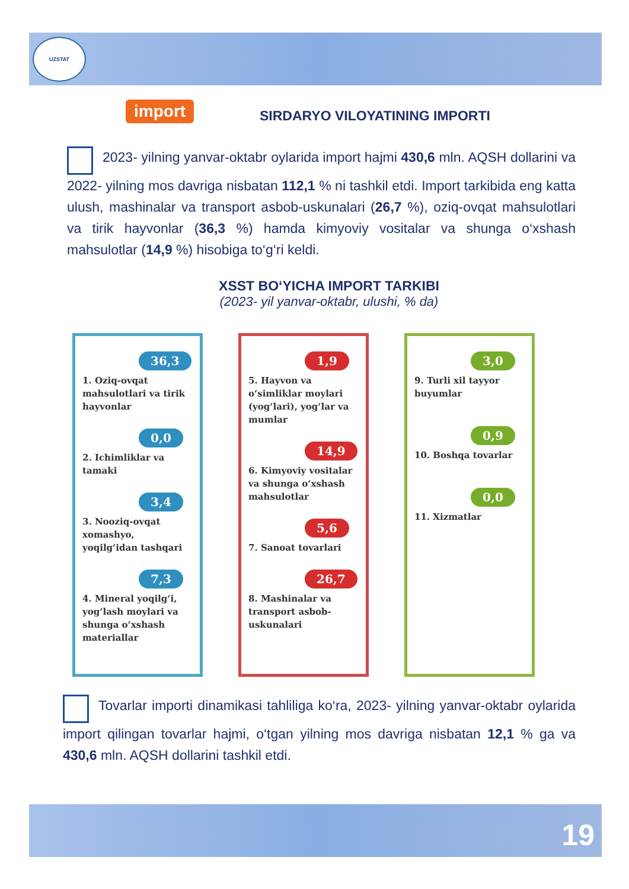UZSTAT
19
import
SIRDARYO VILOYATINING IMPORTI
2023- yilning yanvar-oktabr oylarida import hajmi 430,6 mln. AQSH dollarini va 2022- yilning mos davriga nisbatan 112,1 % ni tashkil etdi. Import tarkibida eng katta ulush, mashinalar va transport asbob-uskunalari (26,7 %), oziq-ovqat mahsulotlari va tirik hayvonlar (36,3 %) hamda kimyoviy vositalar va shunga o‘xshash mahsulotlar (14,9 %) hisobiga to‘g‘ri keldi.
XSST BO‘YICHA IMPORT TARKIBI
(2023- yil yanvar-oktabr, ulushi, % da)
36,3
1. Oziq-ovqat mahsulotlari va tirik hayvonlar
0,0
2. Ichimliklar va tamaki
3,4
3. Nooziq-ovqat xomashyo, yoqilg‘idan tashqari
7,3
4. Mineral yoqilg‘i, yog‘lash moylari va shunga o‘xshash materiallar
1,9
5. Hayvon va o‘simliklar moylari (yog‘lari), yog‘lar va mumlar
14,9
6. Kimyoviy vositalar va shunga o‘xshash mahsulotlar
5,6
7. Sanoat tovarlari
26,7
8. Mashinalar va transport asbob-uskunalari
3,0
9. Turli xil tayyor buyumlar
0,9
10. Boshqa tovarlar
0,0
11. Xizmatlar
Tovarlar importi dinamikasi tahliliga ko‘ra, 2023- yilning yanvar-oktabr oylarida import qilingan tovarlar hajmi, o‘tgan yilning mos davriga nisbatan 12,1 % ga va 430,6 mln. AQSH dollarini tashkil etdi.